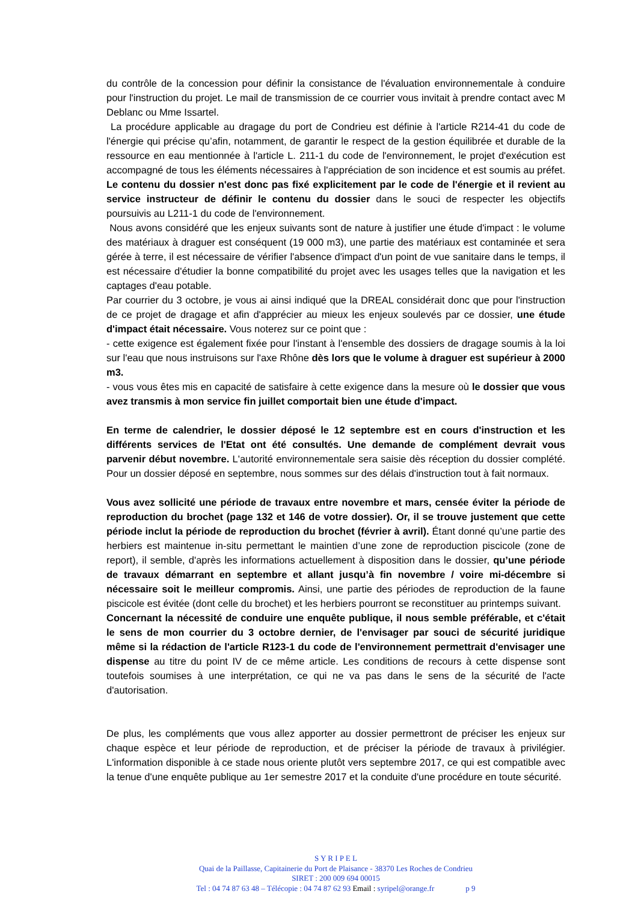du contrôle de la concession pour définir la consistance de l'évaluation environnementale à conduire pour l'instruction du projet. Le mail de transmission de ce courrier vous invitait à prendre contact avec M Deblanc ou Mme Issartel.
La procédure applicable au dragage du port de Condrieu est définie à l'article R214-41 du code de l'énergie qui précise qu’afin, notamment, de garantir le respect de la gestion équilibrée et durable de la ressource en eau mentionnée à l'article L. 211-1 du code de l'environnement, le projet d'exécution est accompagné de tous les éléments nécessaires à l'appréciation de son incidence et est soumis au préfet. Le contenu du dossier n'est donc pas fixé explicitement par le code de l'énergie et il revient au service instructeur de définir le contenu du dossier dans le souci de respecter les objectifs poursuivis au L211-1 du code de l'environnement.
Nous avons considéré que les enjeux suivants sont de nature à justifier une étude d'impact : le volume des matériaux à draguer est conséquent (19 000 m3), une partie des matériaux est contaminée et sera gérée à terre, il est nécessaire de vérifier l'absence d'impact d'un point de vue sanitaire dans le temps, il est nécessaire d'étudier la bonne compatibilité du projet avec les usages telles que la navigation et les captages d'eau potable.
Par courrier du 3 octobre, je vous ai ainsi indiqué que la DREAL considérait donc que pour l'instruction de ce projet de dragage et afin d'apprécier au mieux les enjeux soulevés par ce dossier, une étude d'impact était nécessaire. Vous noterez sur ce point que :
- cette exigence est également fixée pour l'instant à l'ensemble des dossiers de dragage soumis à la loi sur l'eau que nous instruisons sur l'axe Rhône dès lors que le volume à draguer est supérieur à 2000 m3.
- vous vous êtes mis en capacité de satisfaire à cette exigence dans la mesure où le dossier que vous avez transmis à mon service fin juillet comportait bien une étude d'impact.
En terme de calendrier, le dossier déposé le 12 septembre est en cours d'instruction et les différents services de l'Etat ont été consultés. Une demande de complément devrait vous parvenir début novembre. L'autorité environnementale sera saisie dès réception du dossier complété. Pour un dossier déposé en septembre, nous sommes sur des délais d'instruction tout à fait normaux.
Vous avez sollicité une période de travaux entre novembre et mars, censée éviter la période de reproduction du brochet (page 132 et 146 de votre dossier). Or, il se trouve justement que cette période inclut la période de reproduction du brochet (février à avril). Étant donné qu’une partie des herbiers est maintenue in-situ permettant le maintien d’une zone de reproduction piscicole (zone de report), il semble, d'après les informations actuellement à disposition dans le dossier, qu’une période de travaux démarrant en septembre et allant jusqu’à fin novembre / voire mi-décembre si nécessaire soit le meilleur compromis. Ainsi, une partie des périodes de reproduction de la faune piscicole est évitée (dont celle du brochet) et les herbiers pourront se reconstituer au printemps suivant.
Concernant la nécessité de conduire une enquête publique, il nous semble préférable, et c'était le sens de mon courrier du 3 octobre dernier, de l'envisager par souci de sécurité juridique même si la rédaction de l'article R123-1 du code de l'environnement permettrait d'envisager une dispense au titre du point IV de ce même article. Les conditions de recours à cette dispense sont toutefois soumises à une interprétation, ce qui ne va pas dans le sens de la sécurité de l'acte d'autorisation.
De plus, les compléments que vous allez apporter au dossier permettront de préciser les enjeux sur chaque espèce et leur période de reproduction, et de préciser la période de travaux à privilégier. L'information disponible à ce stade nous oriente plutôt vers septembre 2017, ce qui est compatible avec la tenue d'une enquête publique au 1er semestre 2017 et la conduite d'une procédure en toute sécurité.
S Y R I P E L
Quai de la Paillasse, Capitainerie du Port de Plaisance - 38370 Les Roches de Condrieu
SIRET : 200 009 694 00015
Tel : 04 74 87 63 48 – Télécopie : 04 74 87 62 93 Email : syripel@orange.fr p 9